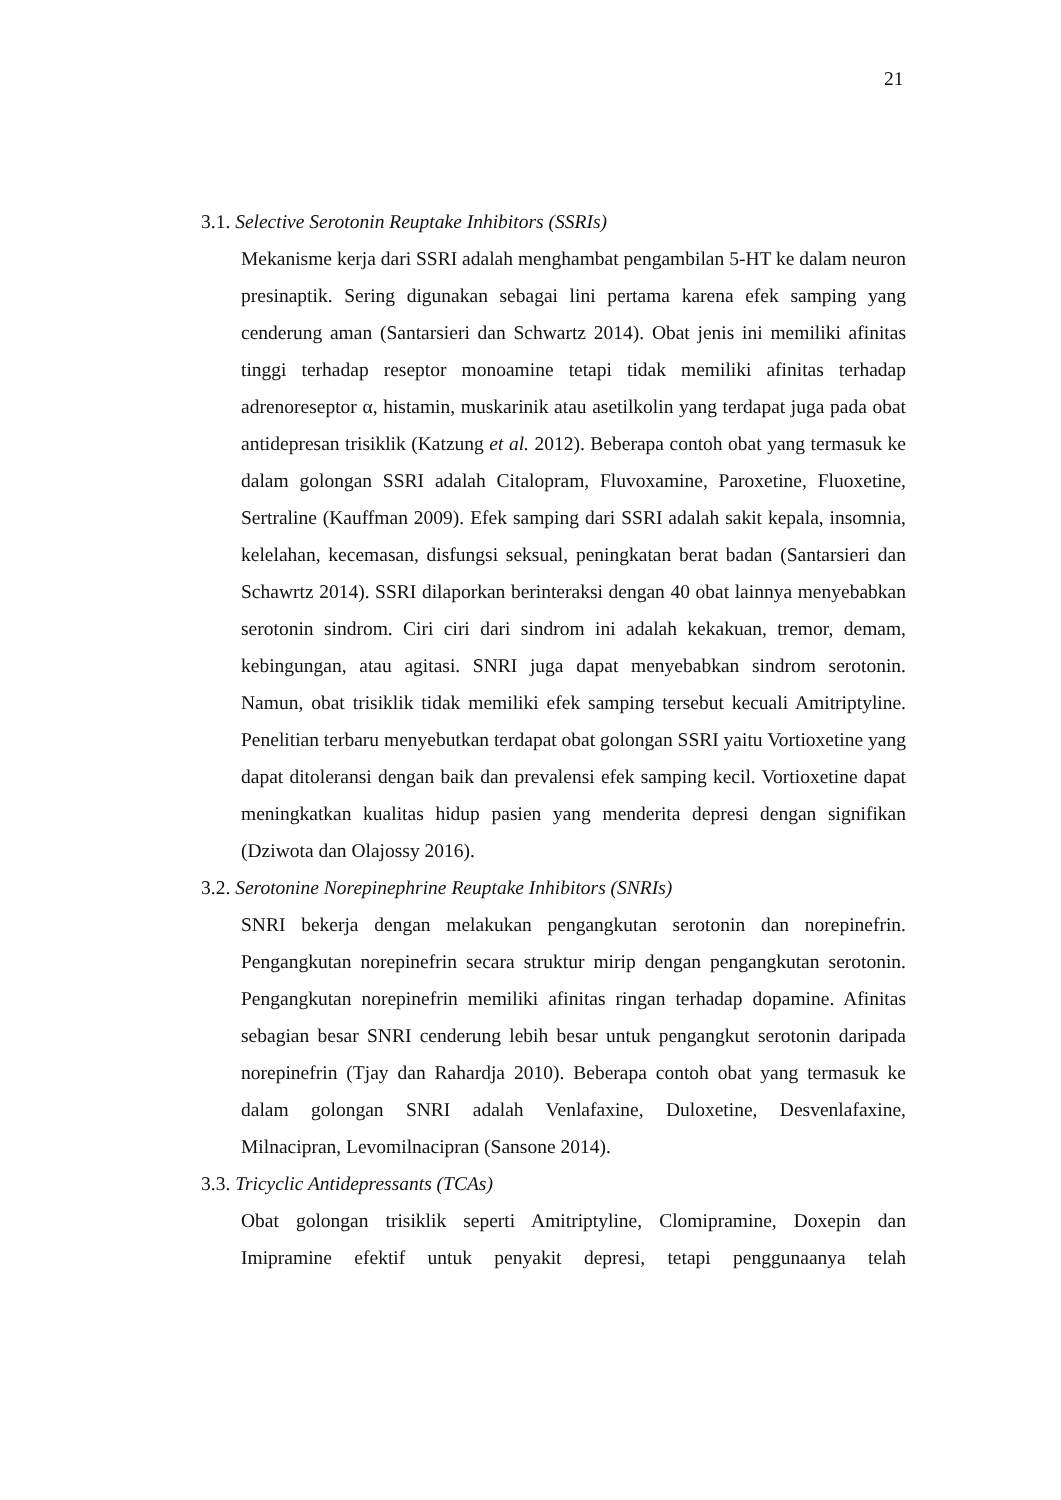21
3.1. Selective Serotonin Reuptake Inhibitors (SSRIs)
Mekanisme kerja dari SSRI adalah menghambat pengambilan 5-HT ke dalam neuron presinaptik. Sering digunakan sebagai lini pertama karena efek samping yang cenderung aman (Santarsieri dan Schwartz 2014). Obat jenis ini memiliki afinitas tinggi terhadap reseptor monoamine tetapi tidak memiliki afinitas terhadap adrenoreseptor α, histamin, muskarinik atau asetilkolin yang terdapat juga pada obat antidepresan trisiklik (Katzung et al. 2012). Beberapa contoh obat yang termasuk ke dalam golongan SSRI adalah Citalopram, Fluvoxamine, Paroxetine, Fluoxetine, Sertraline (Kauffman 2009). Efek samping dari SSRI adalah sakit kepala, insomnia, kelelahan, kecemasan, disfungsi seksual, peningkatan berat badan (Santarsieri dan Schawrtz 2014). SSRI dilaporkan berinteraksi dengan 40 obat lainnya menyebabkan serotonin sindrom. Ciri ciri dari sindrom ini adalah kekakuan, tremor, demam, kebingungan, atau agitasi. SNRI juga dapat menyebabkan sindrom serotonin. Namun, obat trisiklik tidak memiliki efek samping tersebut kecuali Amitriptyline. Penelitian terbaru menyebutkan terdapat obat golongan SSRI yaitu Vortioxetine yang dapat ditoleransi dengan baik dan prevalensi efek samping kecil. Vortioxetine dapat meningkatkan kualitas hidup pasien yang menderita depresi dengan signifikan (Dziwota dan Olajossy 2016).
3.2. Serotonine Norepinephrine Reuptake Inhibitors (SNRIs)
SNRI bekerja dengan melakukan pengangkutan serotonin dan norepinefrin. Pengangkutan norepinefrin secara struktur mirip dengan pengangkutan serotonin. Pengangkutan norepinefrin memiliki afinitas ringan terhadap dopamine. Afinitas sebagian besar SNRI cenderung lebih besar untuk pengangkut serotonin daripada norepinefrin (Tjay dan Rahardja 2010). Beberapa contoh obat yang termasuk ke dalam golongan SNRI adalah Venlafaxine, Duloxetine, Desvenlafaxine, Milnacipran, Levomilnacipran (Sansone 2014).
3.3. Tricyclic Antidepressants (TCAs)
Obat golongan trisiklik seperti Amitriptyline, Clomipramine, Doxepin dan Imipramine efektif untuk penyakit depresi, tetapi penggunaanya telah